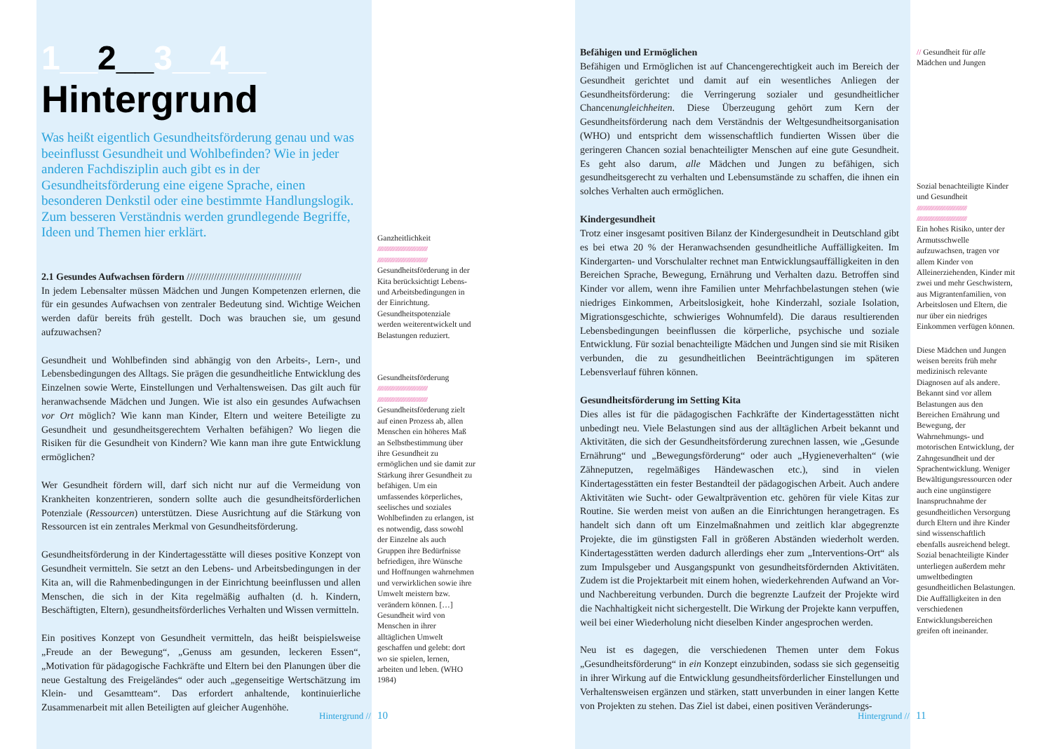1__2__3__4__
Hintergrund
Was heißt eigentlich Gesundheitsförderung genau und was beeinflusst Gesundheit und Wohlbefinden? Wie in jeder anderen Fachdisziplin auch gibt es in der Gesundheitsförderung eine eigene Sprache, einen besonderen Denkstil oder eine bestimmte Handlungslogik. Zum besseren Verständnis werden grundlegende Begriffe, Ideen und Themen hier erklärt.
2.1 Gesundes Aufwachsen fördern //////////////////////////////////////////
In jedem Lebensalter müssen Mädchen und Jungen Kompetenzen erlernen, die für ein gesundes Aufwachsen von zentraler Bedeutung sind. Wichtige Weichen werden dafür bereits früh gestellt. Doch was brauchen sie, um gesund aufzuwachsen?
Gesundheit und Wohlbefinden sind abhängig von den Arbeits-, Lern-, und Lebensbedingungen des Alltags. Sie prägen die gesundheitliche Entwicklung des Einzelnen sowie Werte, Einstellungen und Verhaltensweisen. Das gilt auch für heranwachsende Mädchen und Jungen. Wie ist also ein gesundes Aufwachsen vor Ort möglich? Wie kann man Kinder, Eltern und weitere Beteiligte zu Gesundheit und gesundheitsgerechtem Verhalten befähigen? Wo liegen die Risiken für die Gesundheit von Kindern? Wie kann man ihre gute Entwicklung ermöglichen?
Wer Gesundheit fördern will, darf sich nicht nur auf die Vermeidung von Krankheiten konzentrieren, sondern sollte auch die gesundheitsförderlichen Potenziale (Ressourcen) unterstützen. Diese Ausrichtung auf die Stärkung von Ressourcen ist ein zentrales Merkmal von Gesundheitsförderung.
Gesundheitsförderung in der Kindertagesstätte will dieses positive Konzept von Gesundheit vermitteln. Sie setzt an den Lebens- und Arbeitsbedingungen in der Kita an, will die Rahmenbedingungen in der Einrichtung beeinflussen und allen Menschen, die sich in der Kita regelmäßig aufhalten (d. h. Kindern, Beschäftigten, Eltern), gesundheitsförderliches Verhalten und Wissen vermitteln.
Ein positives Konzept von Gesundheit vermitteln, das heißt beispielsweise „Freude an der Bewegung“, „Genuss am gesunden, leckeren Essen“, „Motivation für pädagogische Fachkräfte und Eltern bei den Planungen über die neue Gestaltung des Freigeländes“ oder auch „gegenseitige Wertschätzung im Klein- und Gesamtteam“. Das erfordert anhaltende, kontinuierliche Zusammenarbeit mit allen Beteiligten auf gleicher Augenhöhe.
Ganzheitlichkeit
////////////////////////////////////////
////////////////////////////////////////
Gesundheitsförderung in der Kita berücksichtigt Lebens- und Arbeitsbedingungen in der Einrichtung. Gesundheitspotenziale werden weiterentwickelt und Belastungen reduziert.
Gesundheitsförderung
////////////////////////////////////////
////////////////////////////////////////
Gesundheitsförderung zielt auf einen Prozess ab, allen Menschen ein höheres Maß an Selbstbestimmung über ihre Gesundheit zu ermöglichen und sie damit zur Stärkung ihrer Gesundheit zu befähigen. Um ein umfassendes körperliches, seelisches und soziales Wohlbefinden zu erlangen, ist es notwendig, dass sowohl der Einzelne als auch Gruppen ihre Bedürfnisse befriedigen, ihre Wünsche und Hoffnungen wahrnehmen und verwirklichen sowie ihre Umwelt meistern bzw. verändern können. […] Gesundheit wird von Menschen in ihrer alltäglichen Umwelt geschaffen und gelebt: dort wo sie spielen, lernen, arbeiten und leben. (WHO 1984)
Hintergrund // 10
Befähigen und Ermöglichen
Befähigen und Ermöglichen ist auf Chancengerechtigkeit auch im Bereich der Gesundheit gerichtet und damit auf ein wesentliches Anliegen der Gesundheitsförderung: die Verringerung sozialer und gesundheitlicher Chancenungleichheiten. Diese Überzeugung gehört zum Kern der Gesundheitsförderung nach dem Verständnis der Weltgesundheitsorganisation (WHO) und entspricht dem wissenschaftlich fundierten Wissen über die geringeren Chancen sozial benachteiligter Menschen auf eine gute Gesundheit. Es geht also darum, alle Mädchen und Jungen zu befähigen, sich gesundheitsgerecht zu verhalten und Lebensumstände zu schaffen, die ihnen ein solches Verhalten auch ermöglichen.
Kindergesundheit
Trotz einer insgesamt positiven Bilanz der Kindergesundheit in Deutschland gibt es bei etwa 20 % der Heranwachsenden gesundheitliche Auffälligkeiten. Im Kindergarten- und Vorschulalter rechnet man Entwicklungsauffälligkeiten in den Bereichen Sprache, Bewegung, Ernährung und Verhalten dazu. Betroffen sind Kinder vor allem, wenn ihre Familien unter Mehrfachbelastungen stehen (wie niedriges Einkommen, Arbeitslosigkeit, hohe Kinderzahl, soziale Isolation, Migrationsgeschichte, schwieriges Wohnumfeld). Die daraus resultierenden Lebensbedingungen beeinflussen die körperliche, psychische und soziale Entwicklung. Für sozial benachteiligte Mädchen und Jungen sind sie mit Risiken verbunden, die zu gesundheitlichen Beeinträchtigungen im späteren Lebensverlauf führen können.
Gesundheitsförderung im Setting Kita
Dies alles ist für die pädagogischen Fachkräfte der Kindertagesstätten nicht unbedingt neu. Viele Belastungen sind aus der alltäglichen Arbeit bekannt und Aktivitäten, die sich der Gesundheitsförderung zurechnen lassen, wie „Gesunde Ernährung“ und „Bewegungsförderung“ oder auch „Hygieneverhalten“ (wie Zähneputzen, regelmäßiges Händewaschen etc.), sind in vielen Kindertagesstätten ein fester Bestandteil der pädagogischen Arbeit. Auch andere Aktivitäten wie Sucht- oder Gewaltprävention etc. gehören für viele Kitas zur Routine. Sie werden meist von außen an die Einrichtungen herangetragen. Es handelt sich dann oft um Einzelmaßnahmen und zeitlich klar abgegrenzte Projekte, die im günstigsten Fall in größeren Abständen wiederholt werden. Kindertagesstätten werden dadurch allerdings eher zum „Interventions-Ort“ als zum Impulsgeber und Ausgangspunkt von gesundheitsfördernden Aktivitäten. Zudem ist die Projektarbeit mit einem hohen, wiederkehrenden Aufwand an Vor- und Nachbereitung verbunden. Durch die begrenzte Laufzeit der Projekte wird die Nachhaltigkeit nicht sichergestellt. Die Wirkung der Projekte kann verpuffen, weil bei einer Wiederholung nicht dieselben Kinder angesprochen werden.
Neu ist es dagegen, die verschiedenen Themen unter dem Fokus „Gesundheitsförderung“ in ein Konzept einzubinden, sodass sie sich gegenseitig in ihrer Wirkung auf die Entwicklung gesundheitsförderlicher Einstellungen und Verhaltensweisen ergänzen und stärken, statt unverbunden in einer langen Kette von Projekten zu stehen. Das Ziel ist dabei, einen positiven Veränderungs-
// Gesundheit für alle Mädchen und Jungen
Sozial benachteiligte Kinder und Gesundheit
////////////////////////////////////////
////////////////////////////////////////
Ein hohes Risiko, unter der Armutsschwelle aufzuwachsen, tragen vor allem Kinder von Alleinerziehenden, Kinder mit zwei und mehr Geschwistern, aus Migrantenfamilien, von Arbeitslosen und Eltern, die nur über ein niedriges Einkommen verfügen können.
Diese Mädchen und Jungen weisen bereits früh mehr medizinisch relevante Diagnosen auf als andere. Bekannt sind vor allem Belastungen aus den Bereichen Ernährung und Bewegung, der Wahrnehmungs- und motorischen Entwicklung, der Zahngesundheit und der Sprachentwicklung. Weniger Bewältigungsressourcen oder auch eine ungünstigere Inanspruchnahme der gesundheitlichen Versorgung durch Eltern und ihre Kinder sind wissenschaftlich ebenfalls ausreichend belegt. Sozial benachteiligte Kinder unterliegen außerdem mehr umweltbedingten gesundheitlichen Belastungen. Die Auffälligkeiten in den verschiedenen Entwicklungsbereichen greifen oft ineinander.
Hintergrund // 11